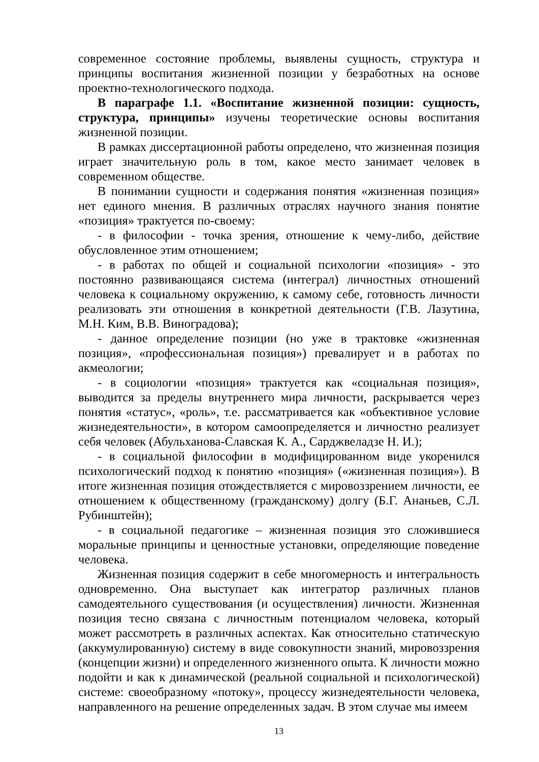современное состояние проблемы, выявлены сущность, структура и принципы воспитания жизненной позиции у безработных на основе проектно-технологического подхода.
В параграфе 1.1. «Воспитание жизненной позиции: сущность, структура, принципы» изучены теоретические основы воспитания жизненной позиции.
В рамках диссертационной работы определено, что жизненная позиция играет значительную роль в том, какое место занимает человек в современном обществе.
В понимании сущности и содержания понятия «жизненная позиция» нет единого мнения. В различных отраслях научного знания понятие «позиция» трактуется по-своему:
- в философии - точка зрения, отношение к чему-либо, действие обусловленное этим отношением;
- в работах по общей и социальной психологии «позиция» - это постоянно развивающаяся система (интеграл) личностных отношений человека к социальному окружению, к самому себе, готовность личности реализовать эти отношения в конкретной деятельности (Г.В. Лазутина, М.Н. Ким, В.В. Виноградова);
- данное определение позиции (но уже в трактовке «жизненная позиция», «профессиональная позиция») превалирует и в работах по акмеологии;
- в социологии «позиция» трактуется как «социальная позиция», выводится за пределы внутреннего мира личности, раскрывается через понятия «статус», «роль», т.е. рассматривается как «объективное условие жизнедеятельности», в котором самоопределяется и личностно реализует себя человек (Абульханова-Славская К. А., Сарджвеладзе Н. И.);
- в социальной философии в модифицированном виде укоренился психологический подход к понятию «позиция» («жизненная позиция»). В итоге жизненная позиция отождествляется с мировоззрением личности, ее отношением к общественному (гражданскому) долгу (Б.Г. Ананьев, С.Л. Рубинштейн);
- в социальной педагогике – жизненная позиция это сложившиеся моральные принципы и ценностные установки, определяющие поведение человека.
Жизненная позиция содержит в себе многомерность и интегральность одновременно. Она выступает как интегратор различных планов самодеятельного существования (и осуществления) личности. Жизненная позиция тесно связана с личностным потенциалом человека, который может рассмотреть в различных аспектах. Как относительно статическую (аккумулированную) систему в виде совокупности знаний, мировоззрения (концепции жизни) и определенного жизненного опыта. К личности можно подойти и как к динамической (реальной социальной и психологической) системе: своеобразному «потоку», процессу жизнедеятельности человека, направленного на решение определенных задач. В этом случае мы имеем
13